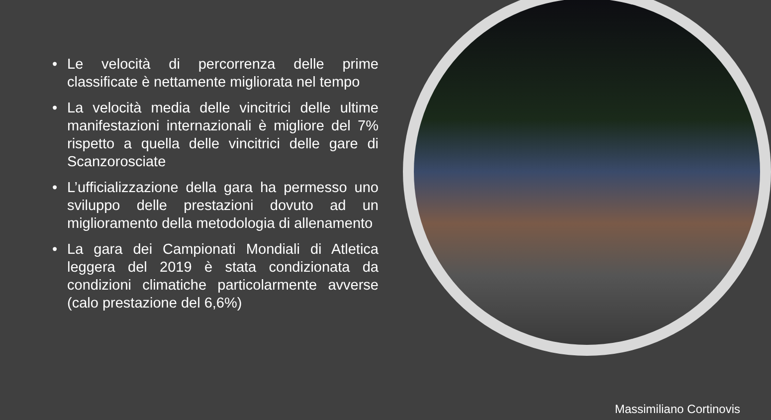• Le velocità di percorrenza delle prime classificate è nettamente migliorata nel tempo
• La velocità media delle vincitrici delle ultime manifestazioni internazionali è migliore del 7% rispetto a quella delle vincitrici delle gare di Scanzorosciate
• L’ufficializzazione della gara ha permesso uno sviluppo delle prestazioni dovuto ad un miglioramento della metodologia di allenamento
• La gara dei Campionati Mondiali di Atletica leggera del 2019 è stata condizionata da condizioni climatiche particolarmente avverse (calo prestazione del 6,6%)
Massimiliano Cortinovis